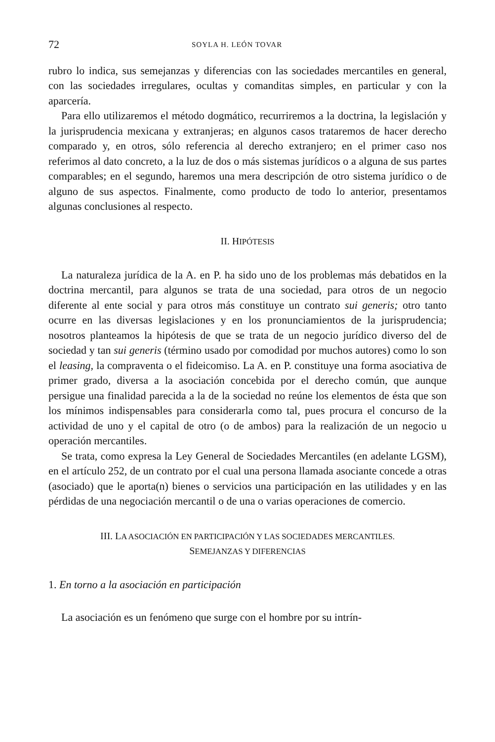72 SOYLA H. LEÓN TOVAR
rubro lo indica, sus semejanzas y diferencias con las sociedades mercantiles en general, con las sociedades irregulares, ocultas y comanditas simples, en particular y con la aparcería.
Para ello utilizaremos el método dogmático, recurriremos a la doctrina, la legislación y la jurisprudencia mexicana y extranjeras; en algunos casos trataremos de hacer derecho comparado y, en otros, sólo referencia al derecho extranjero; en el primer caso nos referimos al dato concreto, a la luz de dos o más sistemas jurídicos o a alguna de sus partes comparables; en el segundo, haremos una mera descripción de otro sistema jurídico o de alguno de sus aspectos. Finalmente, como producto de todo lo anterior, presentamos algunas conclusiones al respecto.
II. HIPÓTESIS
La naturaleza jurídica de la A. en P. ha sido uno de los problemas más debatidos en la doctrina mercantil, para algunos se trata de una sociedad, para otros de un negocio diferente al ente social y para otros más constituye un contrato sui generis; otro tanto ocurre en las diversas legislaciones y en los pronunciamientos de la jurisprudencia; nosotros planteamos la hipótesis de que se trata de un negocio jurídico diverso del de sociedad y tan sui generis (término usado por comodidad por muchos autores) como lo son el leasing, la compraventa o el fideicomiso. La A. en P. constituye una forma asociativa de primer grado, diversa a la asociación concebida por el derecho común, que aunque persigue una finalidad parecida a la de la sociedad no reúne los elementos de ésta que son los mínimos indispensables para considerarla como tal, pues procura el concurso de la actividad de uno y el capital de otro (o de ambos) para la realización de un negocio u operación mercantiles.
Se trata, como expresa la Ley General de Sociedades Mercantiles (en adelante LGSM), en el artículo 252, de un contrato por el cual una persona llamada asociante concede a otras (asociado) que le aporta(n) bienes o servicios una participación en las utilidades y en las pérdidas de una negociación mercantil o de una o varias operaciones de comercio.
III. LA ASOCIACIÓN EN PARTICIPACIÓN Y LAS SOCIEDADES MERCANTILES.
SEMEJANZAS Y DIFERENCIAS
1. En torno a la asociación en participación
La asociación es un fenómeno que surge con el hombre por su intrín-